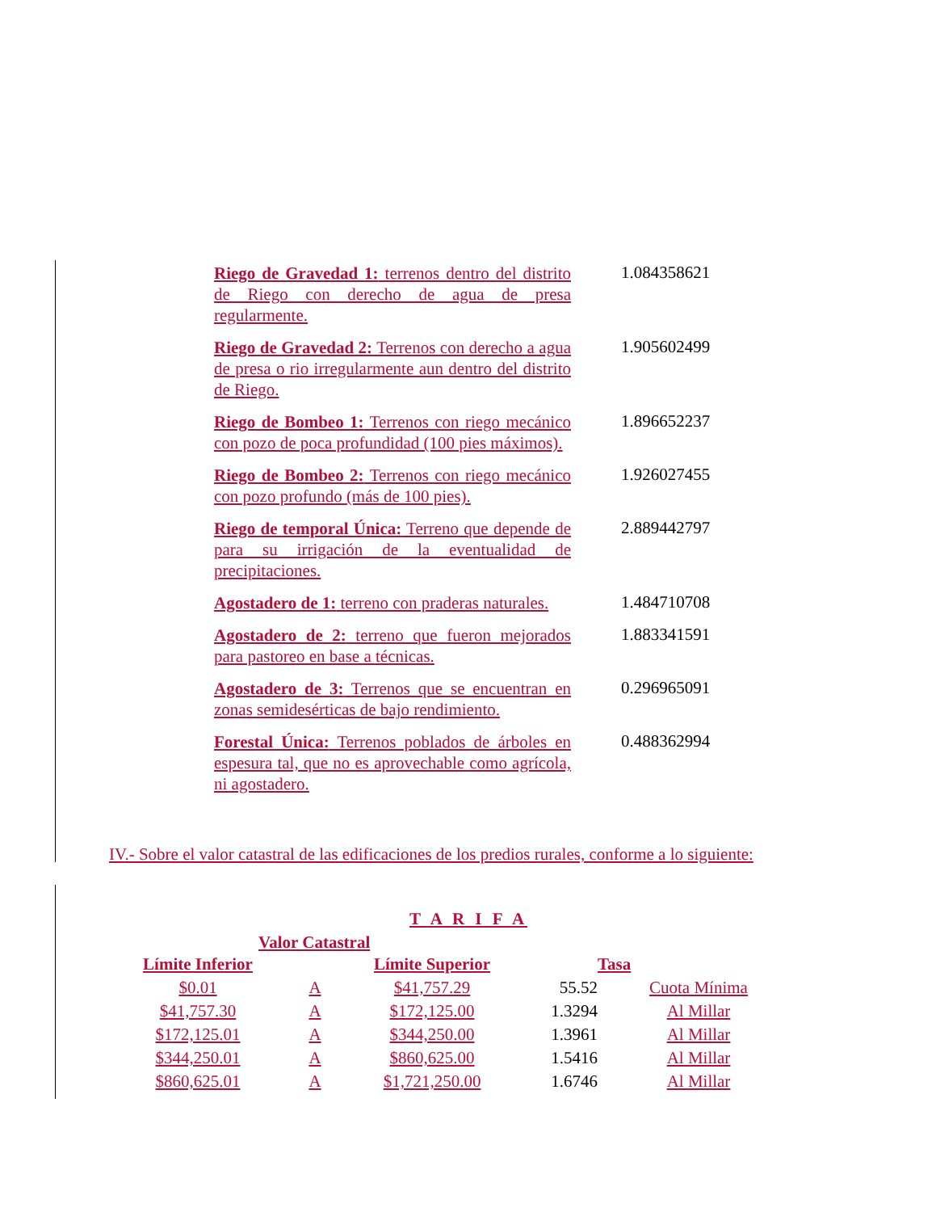Riego de Gravedad 1: terrenos dentro del distrito de Riego con derecho de agua de presa regularmente.
1.084358621
Riego de Gravedad 2: Terrenos con derecho a agua de presa o rio irregularmente aun dentro del distrito de Riego.
1.905602499
Riego de Bombeo 1: Terrenos con riego mecánico con pozo de poca profundidad (100 pies máximos).
1.896652237
Riego de Bombeo 2: Terrenos con riego mecánico con pozo profundo (más de 100 pies).
1.926027455
Riego de temporal Única: Terreno que depende de para su irrigación de la eventualidad de precipitaciones.
2.889442797
Agostadero de 1: terreno con praderas naturales.
1.484710708
Agostadero de 2: terreno que fueron mejorados para pastoreo en base a técnicas.
1.883341591
Agostadero de 3: Terrenos que se encuentran en zonas semidesérticas de bajo rendimiento.
0.296965091
Forestal Única: Terrenos poblados de árboles en espesura tal, que no es aprovechable como agrícola, ni agostadero.
0.488362994
IV.- Sobre el valor catastral de las edificaciones de los predios rurales, conforme a lo siguiente:
T A R I F A
Valor Catastral
| Límite Inferior | | Límite Superior | | Tasa |
| --- | --- | --- | --- | --- |
| $0.01 | A | $41,757.29 | 55.52 | Cuota Mínima |
| $41,757.30 | A | $172,125.00 | 1.3294 | Al Millar |
| $172,125.01 | A | $344,250.00 | 1.3961 | Al Millar |
| $344,250.01 | A | $860,625.00 | 1.5416 | Al Millar |
| $860,625.01 | A | $1,721,250.00 | 1.6746 | Al Millar |